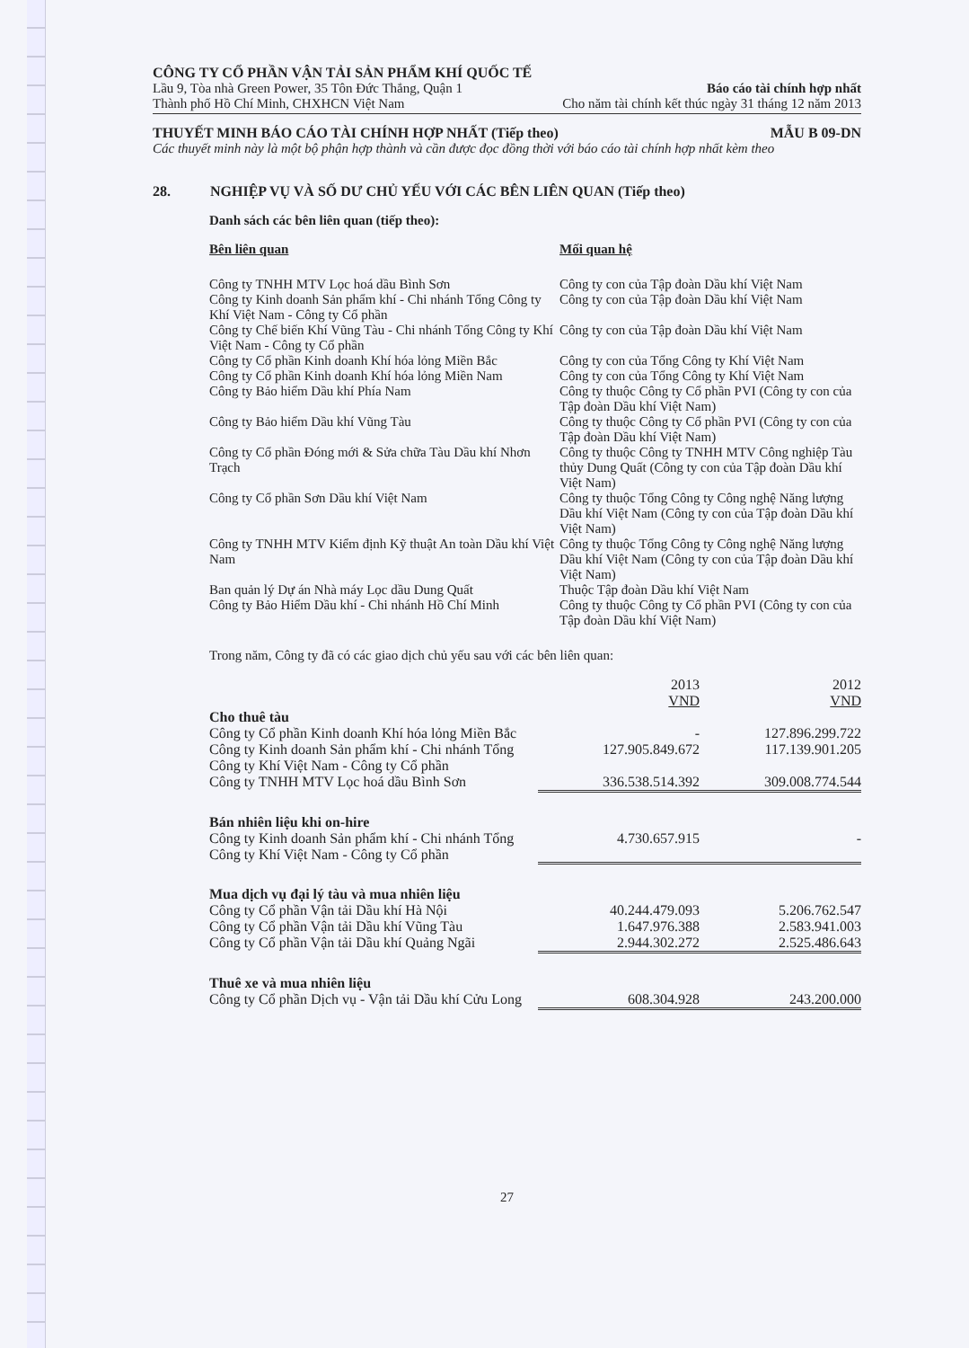CÔNG TY CỔ PHẦN VẬN TẢI SẢN PHẨM KHÍ QUỐC TẾ
Lầu 9, Tòa nhà Green Power, 35 Tôn Đức Thắng, Quận 1 Báo cáo tài chính hợp nhất
Thành phố Hồ Chí Minh, CHXHCN Việt Nam Cho năm tài chính kết thúc ngày 31 tháng 12 năm 2013
THUYẾT MINH BÁO CÁO TÀI CHÍNH HỢP NHẤT (Tiếp theo) MẪU B 09-DN
Các thuyết minh này là một bộ phận hợp thành và cần được đọc đồng thời với báo cáo tài chính hợp nhất kèm theo
28. NGHIỆP VỤ VÀ SỐ DƯ CHỦ YẾU VỚI CÁC BÊN LIÊN QUAN (Tiếp theo)
Danh sách các bên liên quan (tiếp theo):
| Bên liên quan | Mối quan hệ |
| --- | --- |
| Công ty TNHH MTV Lọc hoá dầu Bình Sơn | Công ty con của Tập đoàn Dầu khí Việt Nam |
| Công ty Kinh doanh Sản phẩm khí - Chi nhánh Tổng Công ty Khí Việt Nam - Công ty Cổ phần | Công ty con của Tập đoàn Dầu khí Việt Nam |
| Công ty Chế biến Khí Vũng Tàu - Chi nhánh Tổng Công ty Khí Việt Nam - Công ty Cổ phần | Công ty con của Tập đoàn Dầu khí Việt Nam |
| Công ty Cổ phần Kinh doanh Khí hóa lỏng Miền Bắc | Công ty con của Tổng Công ty Khí Việt Nam |
| Công ty Cổ phần Kinh doanh Khí hóa lỏng Miền Nam | Công ty con của Tổng Công ty Khí Việt Nam |
| Công ty Bảo hiểm Dầu khí Phía Nam | Công ty thuộc Công ty Cổ phần PVI (Công ty con của Tập đoàn Dầu khí Việt Nam) |
| Công ty Bảo hiểm Dầu khí Vũng Tàu | Công ty thuộc Công ty Cổ phần PVI (Công ty con của Tập đoàn Dầu khí Việt Nam) |
| Công ty Cổ phần Đóng mới & Sửa chữa Tàu Dầu khí Nhơn Trạch | Công ty thuộc Công ty TNHH MTV Công nghiệp Tàu thủy Dung Quất (Công ty con của Tập đoàn Dầu khí Việt Nam) |
| Công ty Cổ phần Sơn Dầu khí Việt Nam | Công ty thuộc Tổng Công ty Công nghệ Năng lượng Dầu khí Việt Nam (Công ty con của Tập đoàn Dầu khí Việt Nam) |
| Công ty TNHH MTV Kiểm định Kỹ thuật An toàn Dầu khí Việt Nam | Công ty thuộc Tổng Công ty Công nghệ Năng lượng Dầu khí Việt Nam (Công ty con của Tập đoàn Dầu khí Việt Nam) |
| Ban quản lý Dự án Nhà máy Lọc dầu Dung Quất | Thuộc Tập đoàn Dầu khí Việt Nam |
| Công ty Bảo Hiểm Dầu khí - Chi nhánh Hồ Chí Minh | Công ty thuộc Công ty Cổ phần PVI (Công ty con của Tập đoàn Dầu khí Việt Nam) |
Trong năm, Công ty đã có các giao dịch chủ yếu sau với các bên liên quan:
| | 2013 VND | 2012 VND |
| --- | --- | --- |
| Cho thuê tàu | | |
| Công ty Cổ phần Kinh doanh Khí hóa lỏng Miền Bắc | - | 127.896.299.722 |
| Công ty Kinh doanh Sản phẩm khí - Chi nhánh Tổng Công ty Khí Việt Nam - Công ty Cổ phần | 127.905.849.672 | 117.139.901.205 |
| Công ty TNHH MTV Lọc hoá dầu Bình Sơn | 336.538.514.392 | 309.008.774.544 |
| Bán nhiên liệu khi on-hire | | |
| Công ty Kinh doanh Sản phẩm khí - Chi nhánh Tổng Công ty Khí Việt Nam - Công ty Cổ phần | 4.730.657.915 | - |
| Mua dịch vụ đại lý tàu và mua nhiên liệu | | |
| Công ty Cổ phần Vận tải Dầu khí Hà Nội | 40.244.479.093 | 5.206.762.547 |
| Công ty Cổ phần Vận tải Dầu khí Vũng Tàu | 1.647.976.388 | 2.583.941.003 |
| Công ty Cổ phần Vận tải Dầu khí Quảng Ngãi | 2.944.302.272 | 2.525.486.643 |
| Thuê xe và mua nhiên liệu | | |
| Công ty Cổ phần Dịch vụ - Vận tải Dầu khí Cửu Long | 608.304.928 | 243.200.000 |
27